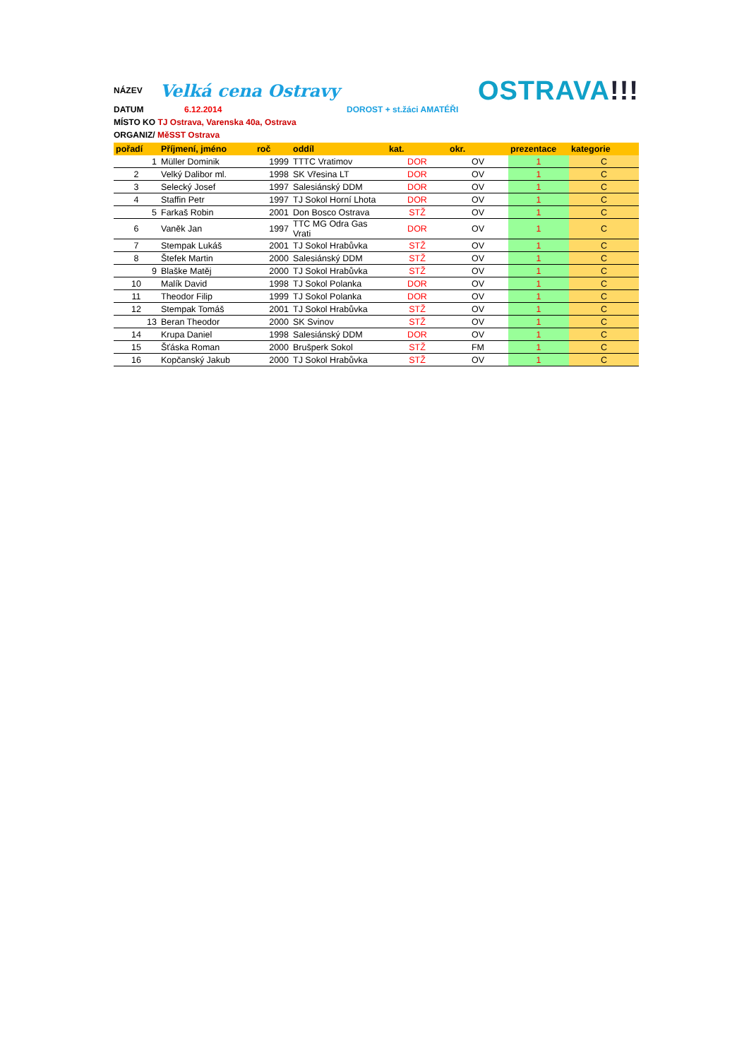NÁZEV Velká cena Ostravy OSTRAVA!!!
DATUM 6.12.2014 DOROST + st.žáci AMATÉŘI
MÍSTO KO TJ Ostrava, Varenska 40a, Ostrava
ORGANIZ/ MěSST Ostrava
| pořadí | Příjmení, jméno | roč | oddíl | kat. | okr. | prezentace | kategorie |
| --- | --- | --- | --- | --- | --- | --- | --- |
| 1 | Müller Dominik | 1999 | TTTC Vratimov | DOR | OV | 1 | C |
| 2 | Velký Dalibor ml. | 1998 | SK Vřesina LT | DOR | OV | 1 | C |
| 3 | Selecký Josef | 1997 | Salesiánský DDM | DOR | OV | 1 | C |
| 4 | Staffin Petr | 1997 | TJ Sokol Horní Lhota | DOR | OV | 1 | C |
| 5 | Farkaš Robin | 2001 | Don Bosco Ostrava | STŽ | OV | 1 | C |
| 6 | Vaněk Jan | 1997 | TTC MG Odra Gas Vrati | DOR | OV | 1 | C |
| 7 | Stempak Lukáš | 2001 | TJ Sokol Hrabůvka | STŽ | OV | 1 | C |
| 8 | Štefek Martin | 2000 | Salesiánský DDM | STŽ | OV | 1 | C |
| 9 | Blaške Matěj | 2000 | TJ Sokol Hrabůvka | STŽ | OV | 1 | C |
| 10 | Malík David | 1998 | TJ Sokol Polanka | DOR | OV | 1 | C |
| 11 | Theodor Filip | 1999 | TJ Sokol Polanka | DOR | OV | 1 | C |
| 12 | Stempak Tomáš | 2001 | TJ Sokol Hrabůvka | STŽ | OV | 1 | C |
| 13 | Beran Theodor | 2000 | SK Svinov | STŽ | OV | 1 | C |
| 14 | Krupa Daniel | 1998 | Salesiánský DDM | DOR | OV | 1 | C |
| 15 | Šťáska Roman | 2000 | Brušperk Sokol | STŽ | FM | 1 | C |
| 16 | Kopčanský Jakub | 2000 | TJ Sokol Hrabůvka | STŽ | OV | 1 | C |